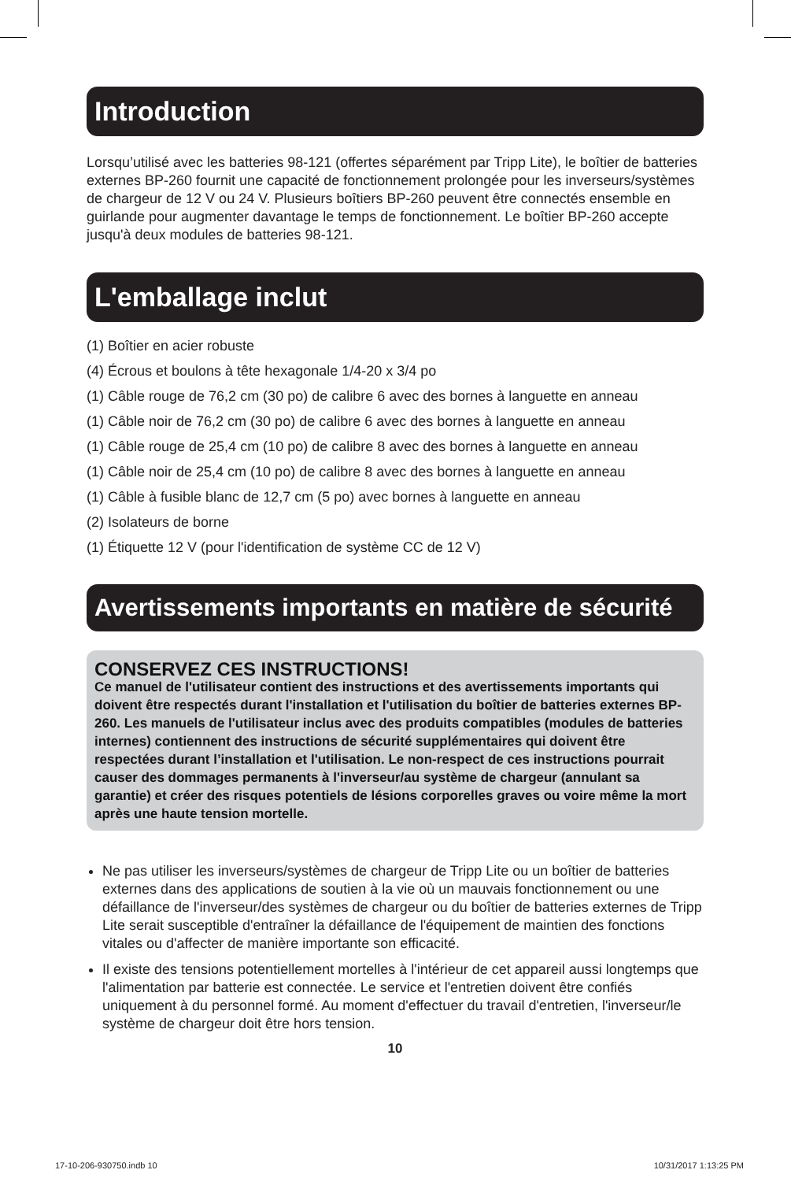Introduction
Lorsqu’utilisé avec les batteries 98-121 (offertes séparément par Tripp Lite), le boîtier de batteries externes BP-260 fournit une capacité de fonctionnement prolongée pour les inverseurs/systèmes de chargeur de 12 V ou 24 V. Plusieurs boîtiers BP-260 peuvent être connectés ensemble en guirlande pour augmenter davantage le temps de fonctionnement. Le boîtier BP-260 accepte jusqu'à deux modules de batteries 98-121.
L'emballage inclut
(1) Boîtier en acier robuste
(4) Écrous et boulons à tête hexagonale 1/4-20 x 3/4 po
(1) Câble rouge de 76,2 cm (30 po) de calibre 6 avec des bornes à languette en anneau
(1) Câble noir de 76,2 cm (30 po) de calibre 6 avec des bornes à languette en anneau
(1) Câble rouge de 25,4 cm (10 po) de calibre 8 avec des bornes à languette en anneau
(1) Câble noir de 25,4 cm (10 po) de calibre 8 avec des bornes à languette en anneau
(1) Câble à fusible blanc de 12,7 cm (5 po) avec bornes à languette en anneau
(2) Isolateurs de borne
(1) Étiquette 12 V (pour l'identification de système CC de 12 V)
Avertissements importants en matière de sécurité
CONSERVEZ CES INSTRUCTIONS!
Ce manuel de l'utilisateur contient des instructions et des avertissements importants qui doivent être respectés durant l'installation et l'utilisation du boîtier de batteries externes BP-260. Les manuels de l'utilisateur inclus avec des produits compatibles (modules de batteries internes) contiennent des instructions de sécurité supplémentaires qui doivent être respectées durant l’installation et l'utilisation. Le non-respect de ces instructions pourrait causer des dommages permanents à l'inverseur/au système de chargeur (annulant sa garantie) et créer des risques potentiels de lésions corporelles graves ou voire même la mort après une haute tension mortelle.
Ne pas utiliser les inverseurs/systèmes de chargeur de Tripp Lite ou un boîtier de batteries externes dans des applications de soutien à la vie où un mauvais fonctionnement ou une défaillance de l'inverseur/des systèmes de chargeur ou du boîtier de batteries externes de Tripp Lite serait susceptible d'entraîner la défaillance de l'équipement de maintien des fonctions vitales ou d'affecter de manière importante son efficacité.
Il existe des tensions potentiellement mortelles à l'intérieur de cet appareil aussi longtemps que l'alimentation par batterie est connectée. Le service et l'entretien doivent être confiés uniquement à du personnel formé. Au moment d'effectuer du travail d'entretien, l'inverseur/le système de chargeur doit être hors tension.
10
17-10-206-930750.indb 10 10/31/2017 1:13:25 PM